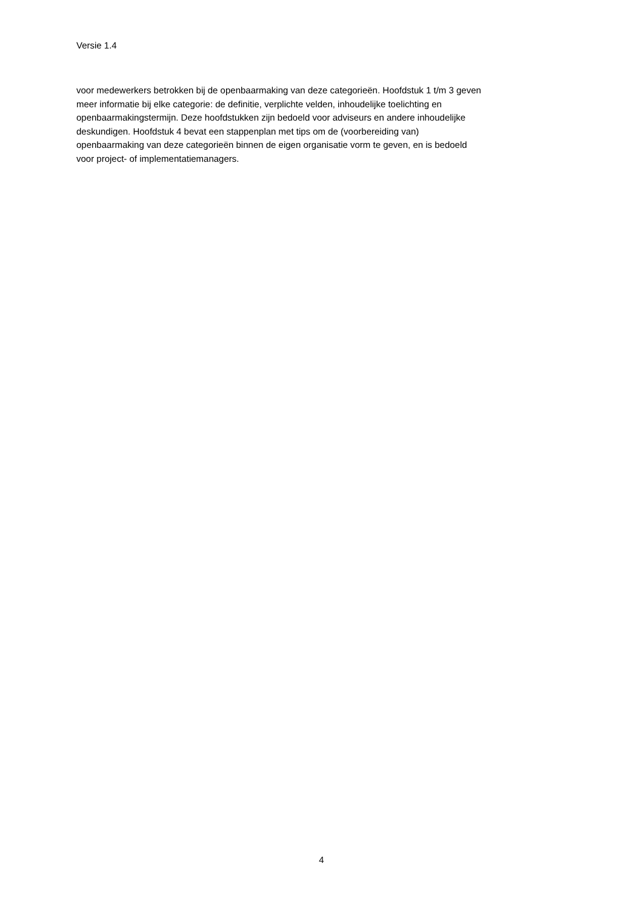Versie 1.4
voor medewerkers betrokken bij de openbaarmaking van deze categorieën. Hoofdstuk 1 t/m 3 geven
meer informatie bij elke categorie: de definitie, verplichte velden, inhoudelijke toelichting en
openbaarmakingstermijn. Deze hoofdstukken zijn bedoeld voor adviseurs en andere inhoudelijke
deskundigen. Hoofdstuk 4 bevat een stappenplan met tips om de (voorbereiding van)
openbaarmaking van deze categorieën binnen de eigen organisatie vorm te geven, en is bedoeld
voor project- of implementatiemanagers.
4